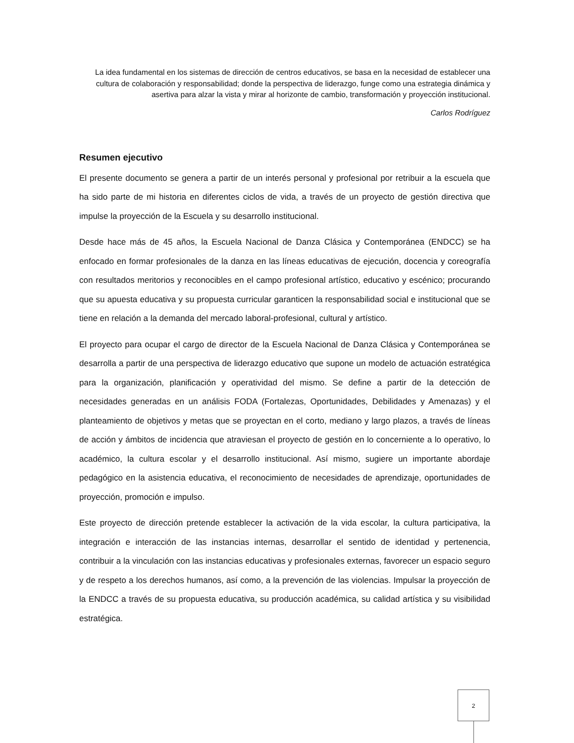La idea fundamental en los sistemas de dirección de centros educativos, se basa en la necesidad de establecer una cultura de colaboración y responsabilidad; donde la perspectiva de liderazgo, funge como una estrategia dinámica y asertiva para alzar la vista y mirar al horizonte de cambio, transformación y proyección institucional.
Carlos Rodríguez
Resumen ejecutivo
El presente documento se genera a partir de un interés personal y profesional por retribuir a la escuela que ha sido parte de mi historia en diferentes ciclos de vida, a través de un proyecto de gestión directiva que impulse la proyección de la Escuela y su desarrollo institucional.
Desde hace más de 45 años, la Escuela Nacional de Danza Clásica y Contemporánea (ENDCC) se ha enfocado en formar profesionales de la danza en las líneas educativas de ejecución, docencia y coreografía con resultados meritorios y reconocibles en el campo profesional artístico, educativo y escénico; procurando que su apuesta educativa y su propuesta curricular garanticen la responsabilidad social e institucional que se tiene en relación a la demanda del mercado laboral-profesional, cultural y artístico.
El proyecto para ocupar el cargo de director de la Escuela Nacional de Danza Clásica y Contemporánea se desarrolla a partir de una perspectiva de liderazgo educativo que supone un modelo de actuación estratégica para la organización, planificación y operatividad del mismo. Se define a partir de la detección de necesidades generadas en un análisis FODA (Fortalezas, Oportunidades, Debilidades y Amenazas) y el planteamiento de objetivos y metas que se proyectan en el corto, mediano y largo plazos, a través de líneas de acción y ámbitos de incidencia que atraviesan el proyecto de gestión en lo concerniente a lo operativo, lo académico, la cultura escolar y el desarrollo institucional. Así mismo, sugiere un importante abordaje pedagógico en la asistencia educativa, el reconocimiento de necesidades de aprendizaje, oportunidades de proyección, promoción e impulso.
Este proyecto de dirección pretende establecer la activación de la vida escolar, la cultura participativa, la integración e interacción de las instancias internas, desarrollar el sentido de identidad y pertenencia, contribuir a la vinculación con las instancias educativas y profesionales externas, favorecer un espacio seguro y de respeto a los derechos humanos, así como, a la prevención de las violencias. Impulsar la proyección de la ENDCC a través de su propuesta educativa, su producción académica, su calidad artística y su visibilidad estratégica.
2